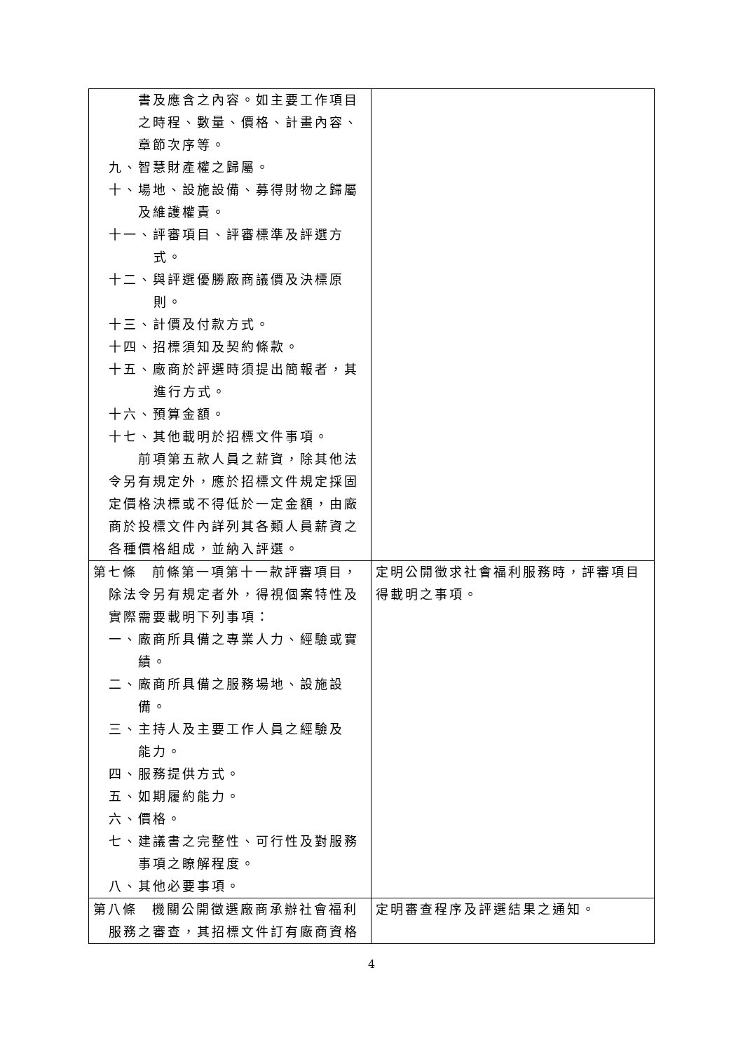| 書及應含之內容。如主要工作項目 之時程、數量、價格、計畫內容、 章節次序等。 九、智慧財產權之歸屬。 十、場地、設施設備、募得財物之歸屬 及維護權責。 十一、評審項目、評審標準及評選方 式。 十二、與評選優勝廠商議價及決標原 則。 十三、計價及付款方式。 十四、招標須知及契約條款。 十五、廠商於評選時須提出簡報者，其 進行方式。 十六、預算金額。 十七、其他載明於招標文件事項。 前項第五款人員之薪資，除其他法 令另有規定外，應於招標文件規定採固 定價格決標或不得低於一定金額，由廠 商於投標文件內詳列其各類人員薪資之 各種價格組成，並納入評選。 | |
| 第七條 前條第一項第十一款評審項目， 除法令另有規定者外，得視個案特性及 實際需要載明下列事項： 一、廠商所具備之專業人力、經驗或實 績。 二、廠商所具備之服務場地、設施設 備。 三、主持人及主要工作人員之經驗及 能力。 四、服務提供方式。 五、如期履約能力。 六、價格。 七、建議書之完整性、可行性及對服務 事項之瞭解程度。 八、其他必要事項。 | 定明公開徵求社會福利服務時，評審項目得載明之事項。 |
| 第八條 機關公開徵選廠商承辦社會福利 服務之審查，其招標文件訂有廠商資格 | 定明審查程序及評選結果之通知。 |
4